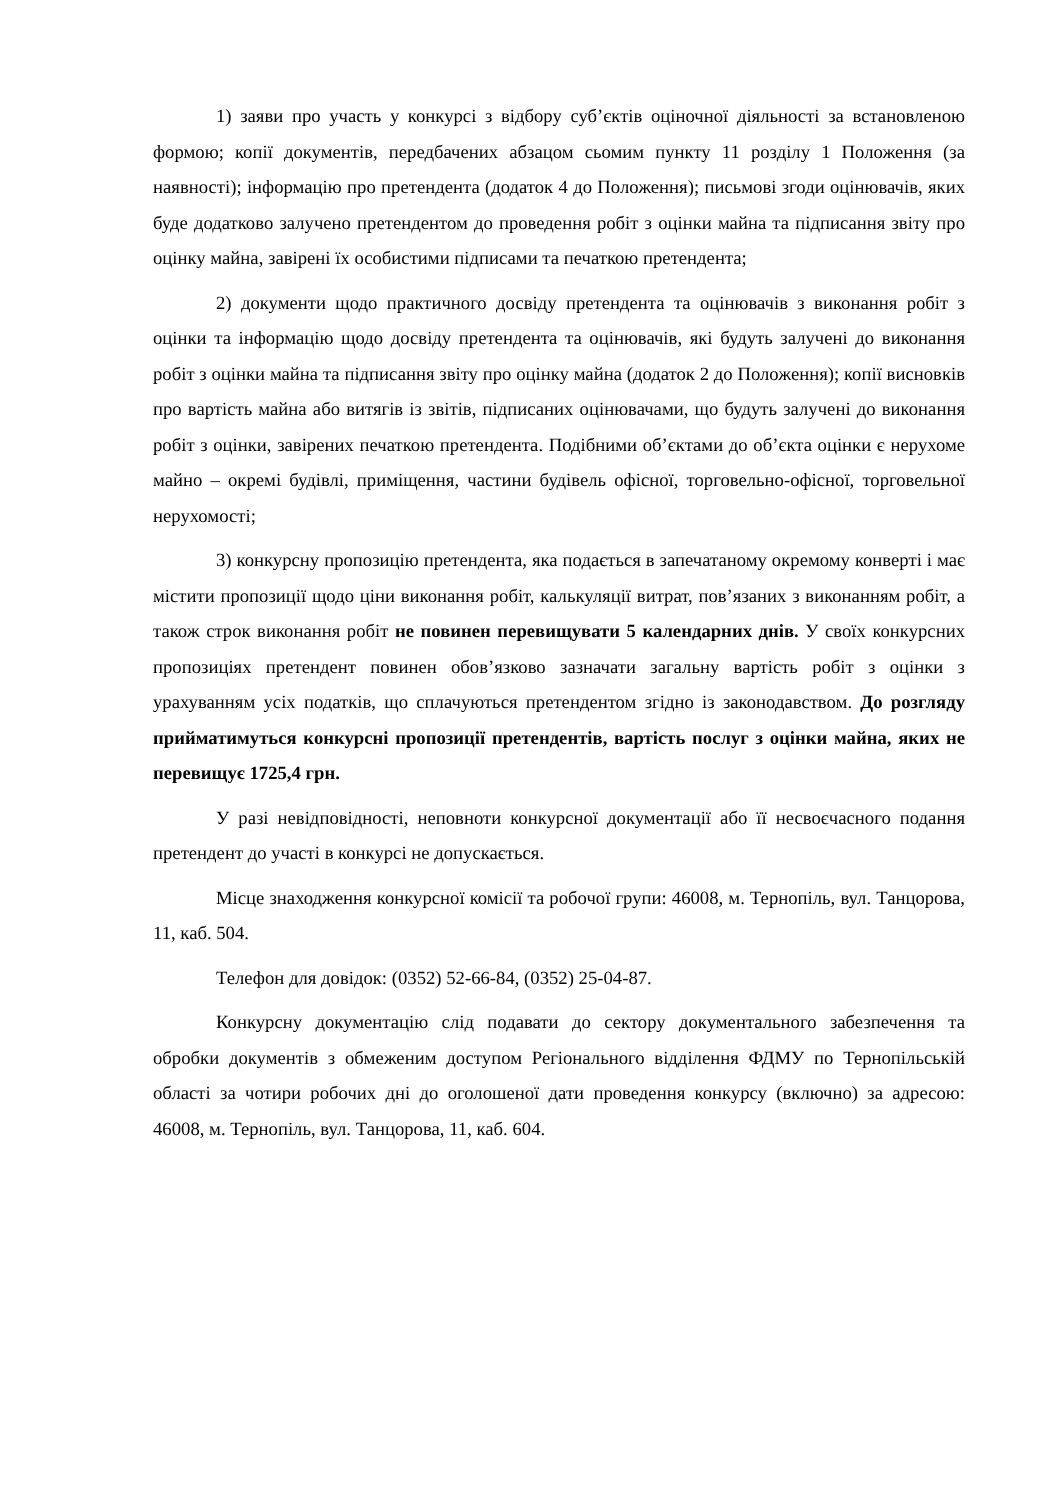1) заяви про участь у конкурсі з відбору суб’єктів оціночної діяльності за встановленою формою; копії документів, передбачених абзацом сьомим пункту 11 розділу 1 Положення (за наявності); інформацію про претендента (додаток 4 до Положення); письмові згоди оцінювачів, яких буде додатково залучено претендентом до проведення робіт з оцінки майна та підписання звіту про оцінку майна, завірені їх особистими підписами та печаткою претендента;
2) документи щодо практичного досвіду претендента та оцінювачів з виконання робіт з оцінки та інформацію щодо досвіду претендента та оцінювачів, які будуть залучені до виконання робіт з оцінки майна та підписання звіту про оцінку майна (додаток 2 до Положення); копії висновків про вартість майна або витягів із звітів, підписаних оцінювачами, що будуть залучені до виконання робіт з оцінки, завірених печаткою претендента. Подібними об’єктами до об’єкта оцінки є нерухоме майно – окремі будівлі, приміщення, частини будівель офісної, торговельно-офісної, торговельної нерухомості;
3) конкурсну пропозицію претендента, яка подається в запечатаному окремому конверті і має містити пропозиції щодо ціни виконання робіт, калькуляції витрат, пов’язаних з виконанням робіт, а також строк виконання робіт не повинен перевищувати 5 календарних днів. У своїх конкурсних пропозиціях претендент повинен обов’язково зазначати загальну вартість робіт з оцінки з урахуванням усіх податків, що сплачуються претендентом згідно із законодавством. До розгляду прийматимуться конкурсні пропозиції претендентів, вартість послуг з оцінки майна, яких не перевищує 1725,4 грн.
У разі невідповідності, неповноти конкурсної документації або її несвоєчасного подання претендент до участі в конкурсі не допускається.
Місце знаходження конкурсної комісії та робочої групи: 46008, м. Тернопіль, вул. Танцорова, 11, каб. 504.
Телефон для довідок: (0352) 52-66-84, (0352) 25-04-87.
Конкурсну документацію слід подавати до сектору документального забезпечення та обробки документів з обмеженим доступом Регіонального відділення ФДМУ по Тернопільській області за чотири робочих дні до оголошеної дати проведення конкурсу (включно) за адресою: 46008, м. Тернопіль, вул. Танцорова, 11, каб. 604.